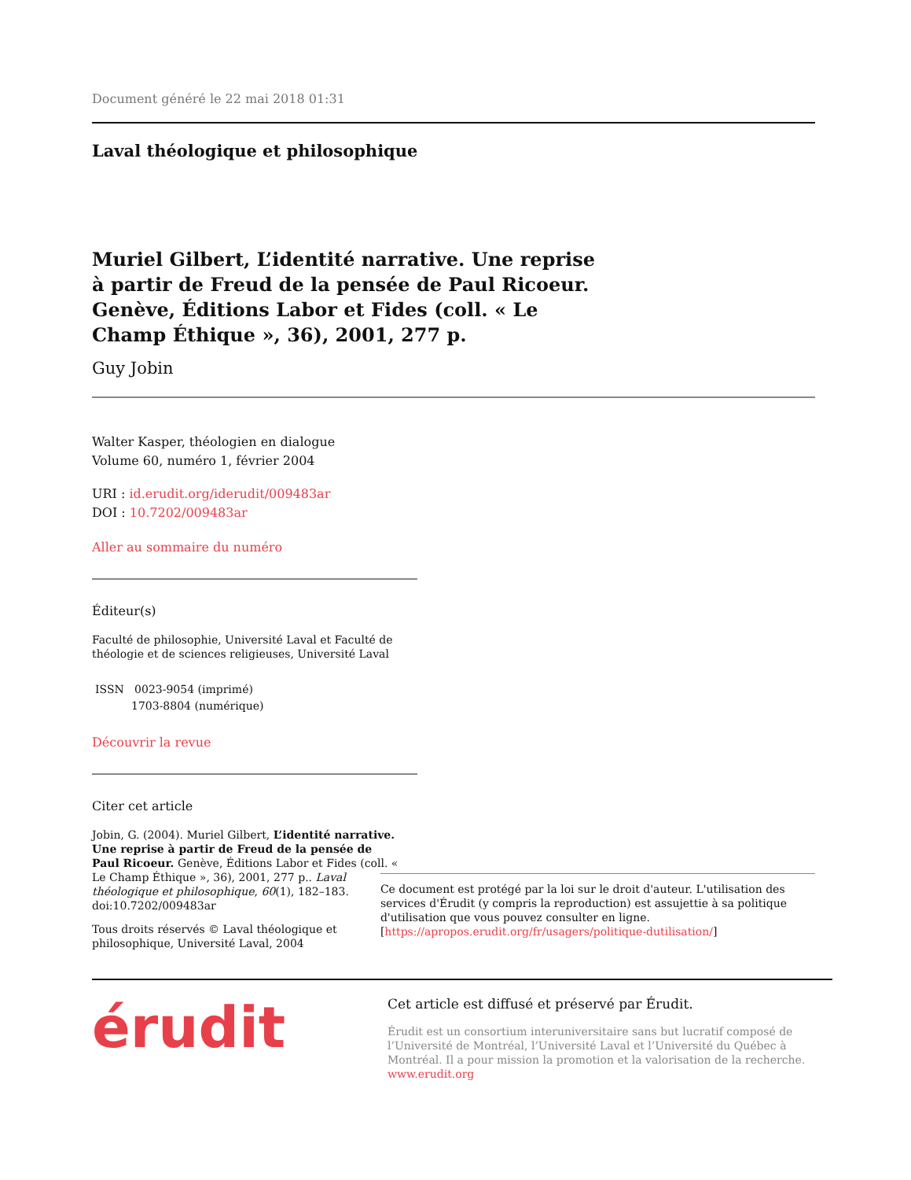Document généré le 22 mai 2018 01:31
Laval théologique et philosophique
Muriel Gilbert, L’identité narrative. Une reprise à partir de Freud de la pensée de Paul Ricoeur. Genève, Éditions Labor et Fides (coll. « Le Champ Éthique », 36), 2001, 277 p.
Guy Jobin
Walter Kasper, théologien en dialogue
Volume 60, numéro 1, février 2004
URI : id.erudit.org/iderudit/009483ar
DOI : 10.7202/009483ar
Aller au sommaire du numéro
Éditeur(s)
Faculté de philosophie, Université Laval et Faculté de théologie et de sciences religieuses, Université Laval
ISSN 0023-9054 (imprimé)
1703-8804 (numérique)
Découvrir la revue
Citer cet article
Jobin, G. (2004). Muriel Gilbert, L’identité narrative. Une reprise à partir de Freud de la pensée de Paul Ricoeur. Genève, Éditions Labor et Fides (coll. « Le Champ Éthique », 36), 2001, 277 p.. Laval théologique et philosophique, 60(1), 182–183. doi:10.7202/009483ar
Tous droits réservés © Laval théologique et philosophique, Université Laval, 2004
Ce document est protégé par la loi sur le droit d'auteur. L'utilisation des services d'Érudit (y compris la reproduction) est assujettie à sa politique d'utilisation que vous pouvez consulter en ligne. [https://apropos.erudit.org/fr/usagers/politique-dutilisation/]
érudit
Cet article est diffusé et préservé par Érudit.
Érudit est un consortium interuniversitaire sans but lucratif composé de l’Université de Montréal, l’Université Laval et l’Université du Québec à Montréal. Il a pour mission la promotion et la valorisation de la recherche. www.erudit.org